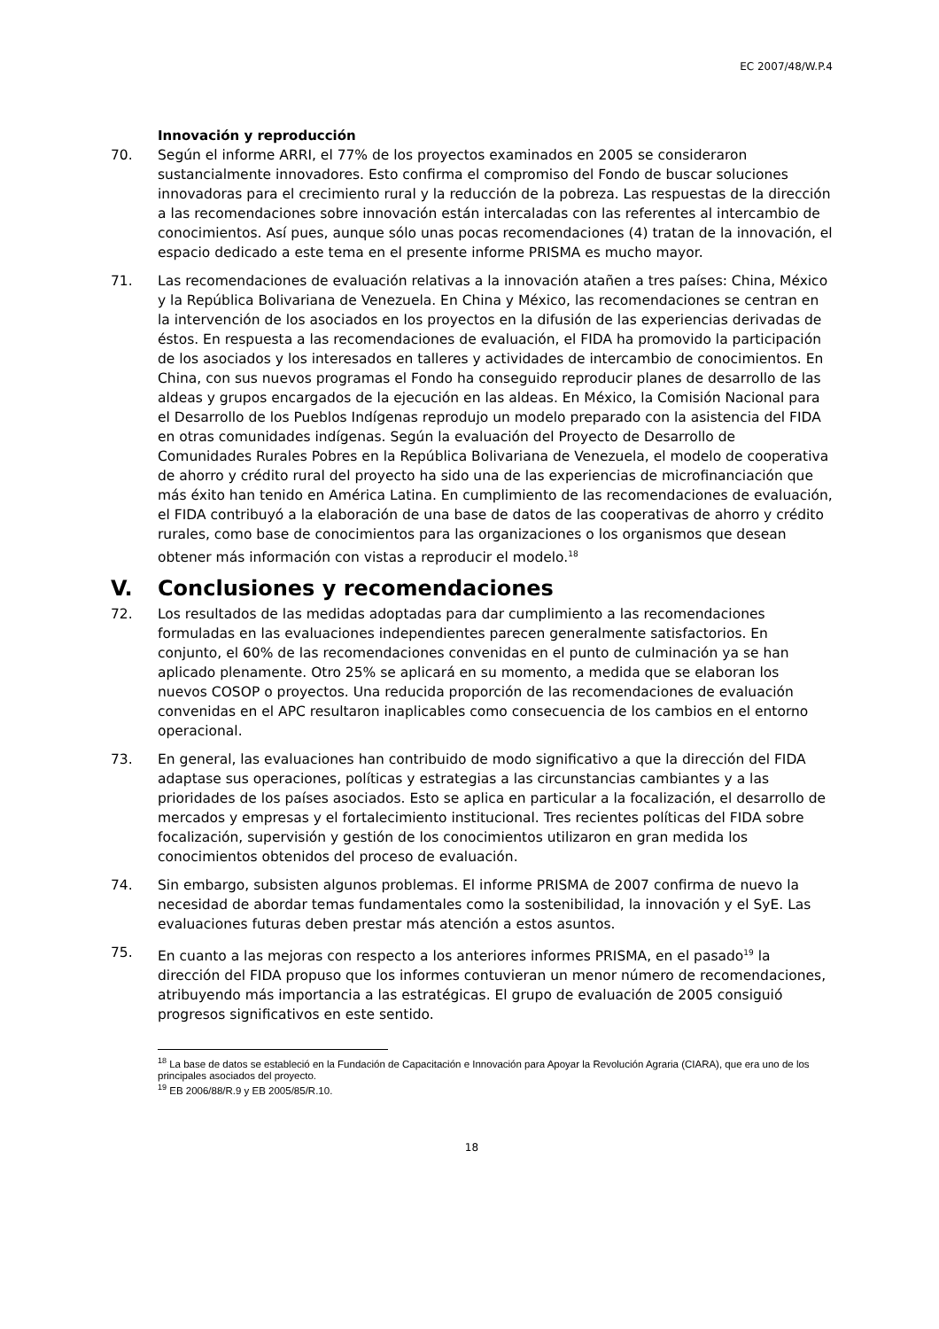EC 2007/48/W.P.4
Innovación y reproducción
70. Según el informe ARRI, el 77% de los proyectos examinados en 2005 se consideraron sustancialmente innovadores. Esto confirma el compromiso del Fondo de buscar soluciones innovadoras para el crecimiento rural y la reducción de la pobreza. Las respuestas de la dirección a las recomendaciones sobre innovación están intercaladas con las referentes al intercambio de conocimientos. Así pues, aunque sólo unas pocas recomendaciones (4) tratan de la innovación, el espacio dedicado a este tema en el presente informe PRISMA es mucho mayor.
71. Las recomendaciones de evaluación relativas a la innovación atañen a tres países: China, México y la República Bolivariana de Venezuela. En China y México, las recomendaciones se centran en la intervención de los asociados en los proyectos en la difusión de las experiencias derivadas de éstos. En respuesta a las recomendaciones de evaluación, el FIDA ha promovido la participación de los asociados y los interesados en talleres y actividades de intercambio de conocimientos. En China, con sus nuevos programas el Fondo ha conseguido reproducir planes de desarrollo de las aldeas y grupos encargados de la ejecución en las aldeas. En México, la Comisión Nacional para el Desarrollo de los Pueblos Indígenas reprodujo un modelo preparado con la asistencia del FIDA en otras comunidades indígenas. Según la evaluación del Proyecto de Desarrollo de Comunidades Rurales Pobres en la República Bolivariana de Venezuela, el modelo de cooperativa de ahorro y crédito rural del proyecto ha sido una de las experiencias de microfinanciación que más éxito han tenido en América Latina. En cumplimiento de las recomendaciones de evaluación, el FIDA contribuyó a la elaboración de una base de datos de las cooperativas de ahorro y crédito rurales, como base de conocimientos para las organizaciones o los organismos que desean obtener más información con vistas a reproducir el modelo.<sup>18</sup>
V. Conclusiones y recomendaciones
72. Los resultados de las medidas adoptadas para dar cumplimiento a las recomendaciones formuladas en las evaluaciones independientes parecen generalmente satisfactorios. En conjunto, el 60% de las recomendaciones convenidas en el punto de culminación ya se han aplicado plenamente. Otro 25% se aplicará en su momento, a medida que se elaboran los nuevos COSOP o proyectos. Una reducida proporción de las recomendaciones de evaluación convenidas en el APC resultaron inaplicables como consecuencia de los cambios en el entorno operacional.
73. En general, las evaluaciones han contribuido de modo significativo a que la dirección del FIDA adaptase sus operaciones, políticas y estrategias a las circunstancias cambiantes y a las prioridades de los países asociados. Esto se aplica en particular a la focalización, el desarrollo de mercados y empresas y el fortalecimiento institucional. Tres recientes políticas del FIDA sobre focalización, supervisión y gestión de los conocimientos utilizaron en gran medida los conocimientos obtenidos del proceso de evaluación.
74. Sin embargo, subsisten algunos problemas. El informe PRISMA de 2007 confirma de nuevo la necesidad de abordar temas fundamentales como la sostenibilidad, la innovación y el SyE. Las evaluaciones futuras deben prestar más atención a estos asuntos.
75. En cuanto a las mejoras con respecto a los anteriores informes PRISMA, en el pasado<sup>19</sup> la dirección del FIDA propuso que los informes contuvieran un menor número de recomendaciones, atribuyendo más importancia a las estratégicas. El grupo de evaluación de 2005 consiguió progresos significativos en este sentido.
<sup>18</sup> La base de datos se estableció en la Fundación de Capacitación e Innovación para Apoyar la Revolución Agraria (CIARA), que era uno de los principales asociados del proyecto.
<sup>19</sup> EB 2006/88/R.9 y EB 2005/85/R.10.
18